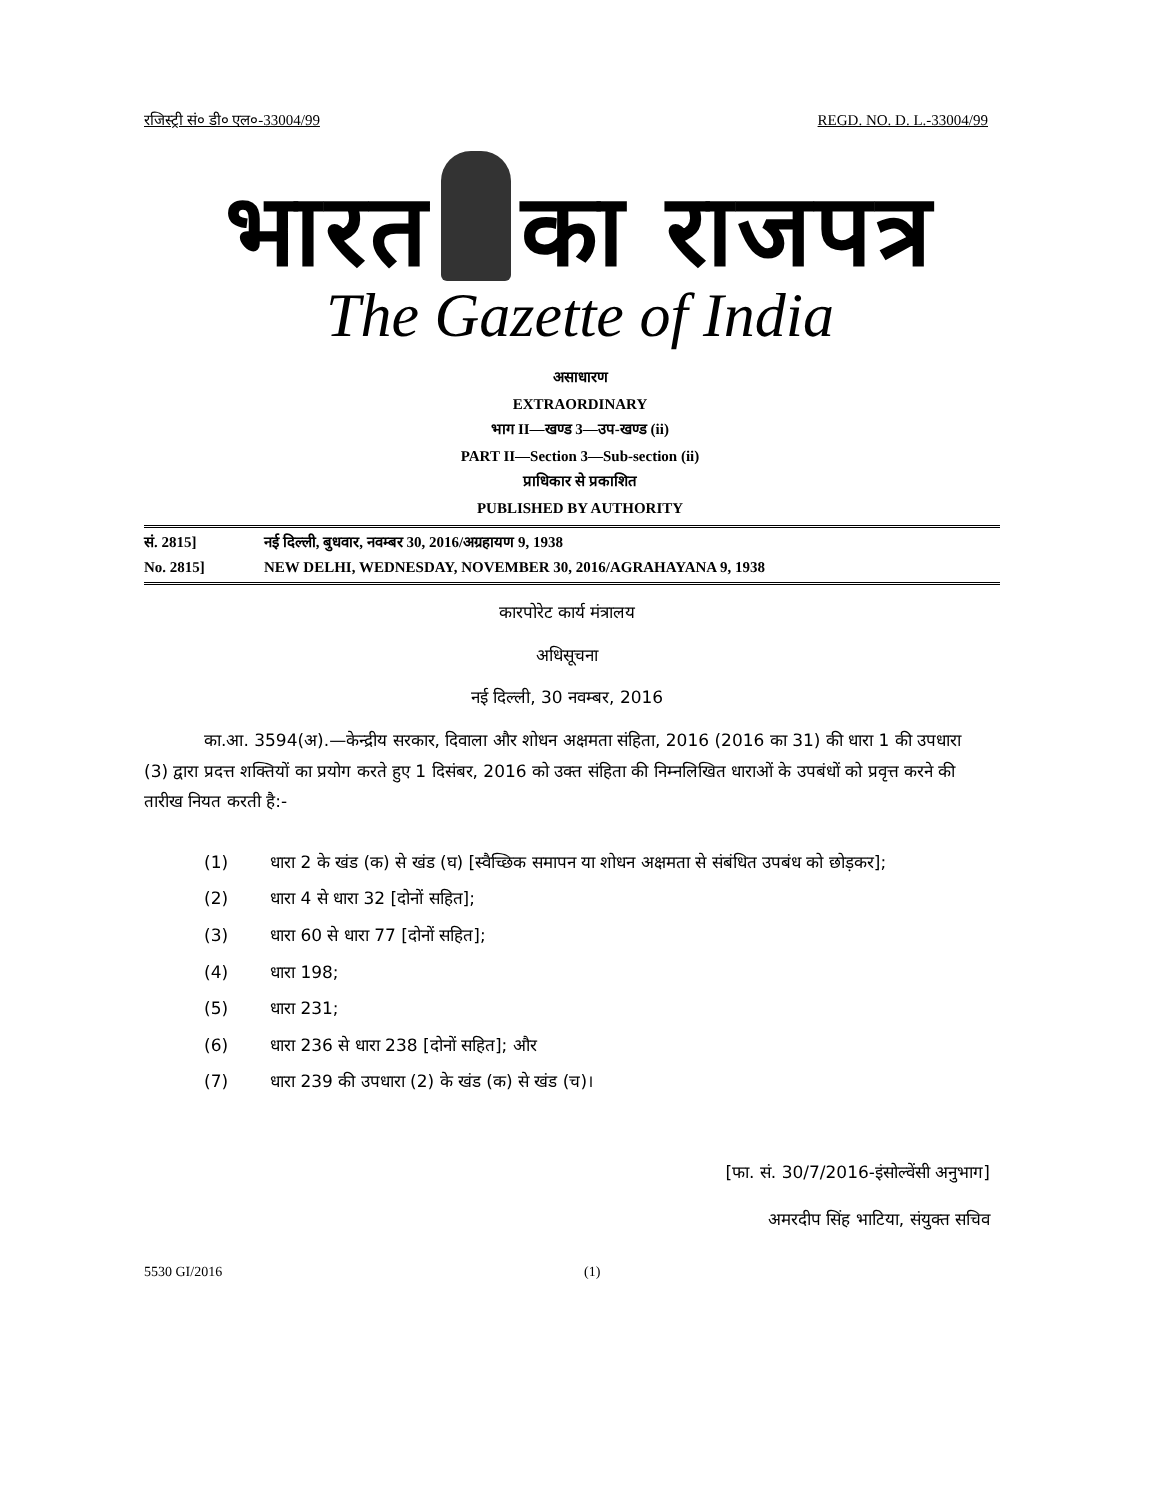रजिस्ट्री सं० डी० एल०-33004/99 REGD. NO. D. L.-33004/99
भारत का राजपत्र
The Gazette of India
असाधारण
EXTRAORDINARY
भाग II—खण्ड 3—उप-खण्ड (ii)
PART II—Section 3—Sub-section (ii)
प्राधिकार से प्रकाशित
PUBLISHED BY AUTHORITY
सं. 2815] नई दिल्ली, बुधवार, नवम्बर 30, 2016/अग्रहायण 9, 1938
No. 2815] NEW DELHI, WEDNESDAY, NOVEMBER 30, 2016/AGRAHAYANA 9, 1938
कारपोरेट कार्य मंत्रालय
अधिसूचना
नई दिल्ली, 30 नवम्बर, 2016
का.आ. 3594(अ).—केन्द्रीय सरकार, दिवाला और शोधन अक्षमता संहिता, 2016 (2016 का 31) की धारा 1 की उपधारा (3) द्वारा प्रदत्त शक्तियों का प्रयोग करते हुए 1 दिसंबर, 2016 को उक्त संहिता की निम्नलिखित धाराओं के उपबंधों को प्रवृत्त करने की तारीख नियत करती है:-
(1) धारा 2 के खंड (क) से खंड (घ) [स्वैच्छिक समापन या शोधन अक्षमता से संबंधित उपबंध को छोड़कर];
(2) धारा 4 से धारा 32 [दोनों सहित];
(3) धारा 60 से धारा 77 [दोनों सहित];
(4) धारा 198;
(5) धारा 231;
(6) धारा 236 से धारा 238 [दोनों सहित]; और
(7) धारा 239 की उपधारा (2) के खंड (क) से खंड (च)।
[फा. सं. 30/7/2016-इंसोल्वेंसी अनुभाग]
अमरदीप सिंह भाटिया, संयुक्त सचिव
5530 GI/2016 (1)